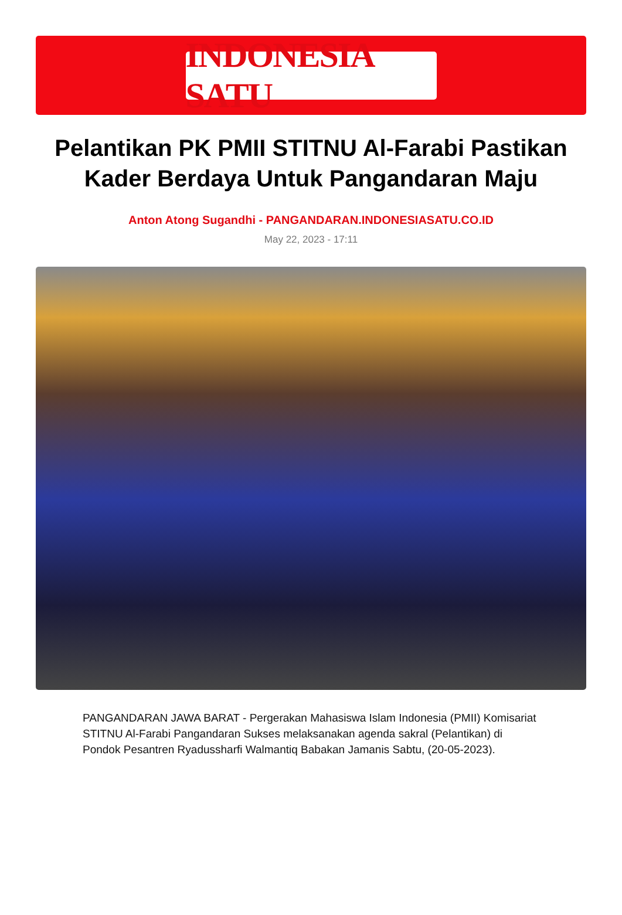INDONESIA SATU
Pelantikan PK PMII STITNU Al-Farabi Pastikan Kader Berdaya Untuk Pangandaran Maju
Anton Atong Sugandhi - PANGANDARAN.INDONESIASATU.CO.ID
May 22, 2023 - 17:11
PANGANDARAN JAWA BARAT - Pergerakan Mahasiswa Islam Indonesia (PMII) Komisariat STITNU Al-Farabi Pangandaran Sukses melaksanakan agenda sakral (Pelantikan) di Pondok Pesantren Ryadussharfi Walmantiq Babakan Jamanis Sabtu, (20-05-2023).